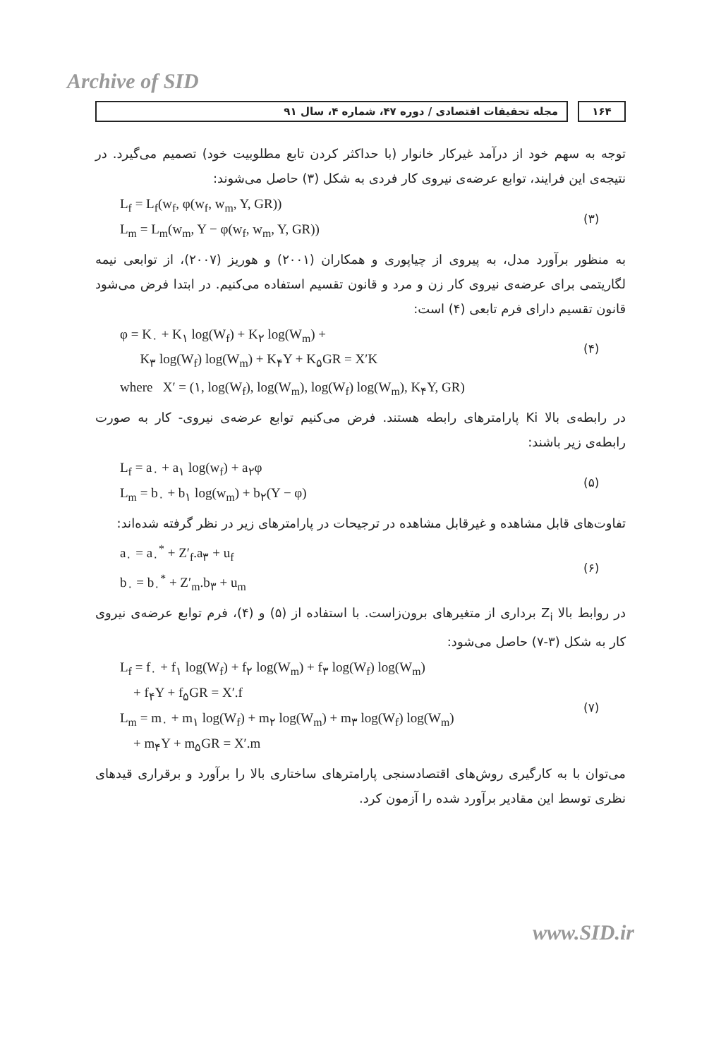Archive of SID
۱۶۴ مجله تحقیقات اقتصادی / دوره ۴۷، شماره ۴، سال ۹۱
توجه به سهم خود از درآمد غیرکار خانوار (با حداکثر کردن تابع مطلوبیت خود) تصمیم می‌گیرد. در نتیجه‌ی این فرایند، توابع عرضه‌ی نیروی کار فردی به شکل (۳) حاصل می‌شوند:
L<sub>f</sub> = L<sub>f</sub>(w<sub>f</sub>, φ(w<sub>f</sub>, w<sub>m</sub>, Y, GR))
L<sub>m</sub> = L<sub>m</sub>(w<sub>m</sub>, Y − φ(w<sub>f</sub>, w<sub>m</sub>, Y, GR))
(۳)
به منظور برآورد مدل، به پیروی از چیاپوری و همکاران (۲۰۰۱) و هوریز (۲۰۰۷)، از توابعی نیمه لگاریتمی برای عرضه‌ی نیروی کار زن و مرد و قانون تقسیم استفاده می‌کنیم. در ابتدا فرض می‌شود قانون تقسیم دارای فرم تابعی (۴) است:
φ = K<sub>۰</sub> + K<sub>۱</sub> log(W<sub>f</sub>) + K<sub>۲</sub> log(W<sub>m</sub>) +
K<sub>۳</sub> log(W<sub>f</sub>) log(W<sub>m</sub>) + K<sub>۴</sub>Y + K<sub>۵</sub>GR = X′K
(۴)
where X′ = (۱, log(W<sub>f</sub>), log(W<sub>m</sub>), log(W<sub>f</sub>) log(W<sub>m</sub>), K<sub>۴</sub>Y, GR)
در رابطه‌ی بالا Ki پارامترهای رابطه هستند. فرض می‌کنیم توابع عرضه‌ی نیروی- کار به صورت رابطه‌ی زیر باشند:
L<sub>f</sub> = a<sub>۰</sub> + a<sub>۱</sub> log(w<sub>f</sub>) + a<sub>۲</sub>φ
L<sub>m</sub> = b<sub>۰</sub> + b<sub>۱</sub> log(w<sub>m</sub>) + b<sub>۲</sub>(Y − φ)
(۵)
تفاوت‌های قابل مشاهده و غیرقابل مشاهده در ترجیحات در پارامترهای زیر در نظر گرفته شده‌اند:
a<sub>۰</sub> = a<sub>۰</sub><sup>*</sup> + Z′<sub>f</sub>.a<sub>۳</sub> + u<sub>f</sub>
b<sub>۰</sub> = b<sub>۰</sub><sup>*</sup> + Z′<sub>m</sub>.b<sub>۳</sub> + u<sub>m</sub>
(۶)
در روابط بالا Z<sub>i</sub> برداری از متغیرهای برون‌زاست. با استفاده از (۵) و (۴)، فرم توابع عرضه‌ی نیروی کار به شکل (۳-۷) حاصل می‌شود:
L<sub>f</sub> = f<sub>۰</sub> + f<sub>۱</sub> log(W<sub>f</sub>) + f<sub>۲</sub> log(W<sub>m</sub>) + f<sub>۳</sub> log(W<sub>f</sub>) log(W<sub>m</sub>)
+ f<sub>۴</sub>Y + f<sub>۵</sub>GR = X′.f
L<sub>m</sub> = m<sub>۰</sub> + m<sub>۱</sub> log(W<sub>f</sub>) + m<sub>۲</sub> log(W<sub>m</sub>) + m<sub>۳</sub> log(W<sub>f</sub>) log(W<sub>m</sub>)
+ m<sub>۴</sub>Y + m<sub>۵</sub>GR = X′.m
(۷)
می‌توان با به کارگیری روش‌های اقتصادسنجی پارامترهای ساختاری بالا را برآورد و برقراری قیدهای نظری توسط این مقادیر برآورد شده را آزمون کرد.
www.SID.ir